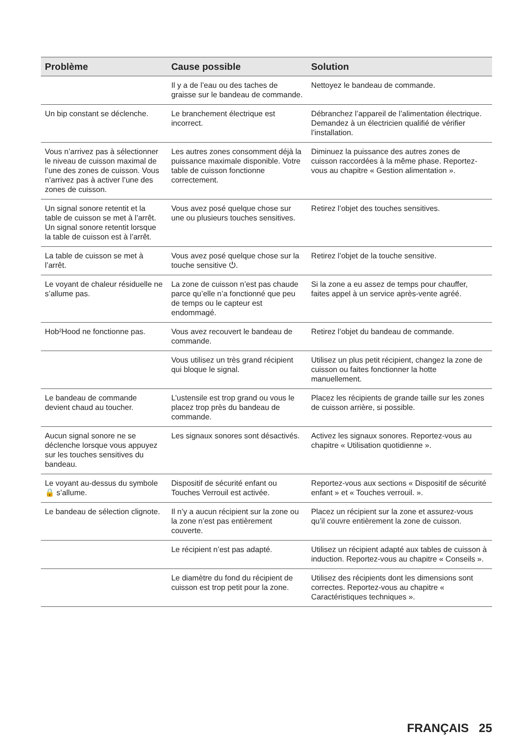| Problème | Cause possible | Solution |
| --- | --- | --- |
| | Il y a de l’eau ou des taches de graisse sur le bandeau de commande. | Nettoyez le bandeau de commande. |
| Un bip constant se déclenche. | Le branchement électrique est incorrect. | Débranchez l’appareil de l’alimentation électrique. Demandez à un électricien qualifié de vérifier l’installation. |
| Vous n’arrivez pas à sélectionner le niveau de cuisson maximal de l’une des zones de cuisson. Vous n’arrivez pas à activer l’une des zones de cuisson. | Les autres zones consomment déjà la puissance maximale disponible. Votre table de cuisson fonctionne correctement. | Diminuez la puissance des autres zones de cuisson raccordées à la même phase. Reportez-vous au chapitre « Gestion alimentation ». |
| Un signal sonore retentit et la table de cuisson se met à l’arrêt. Un signal sonore retentit lorsque la table de cuisson est à l’arrêt. | Vous avez posé quelque chose sur une ou plusieurs touches sensitives. | Retirez l’objet des touches sensitives. |
| La table de cuisson se met à l’arrêt. | Vous avez posé quelque chose sur la touche sensitive ⏻. | Retirez l’objet de la touche sensitive. |
| Le voyant de chaleur résiduelle ne s’allume pas. | La zone de cuisson n’est pas chaude parce qu’elle n’a fonctionné que peu de temps ou le capteur est endommagé. | Si la zone a eu assez de temps pour chauffer, faites appel à un service après-vente agréé. |
| Hob²Hood ne fonctionne pas. | Vous avez recouvert le bandeau de commande. | Retirez l’objet du bandeau de commande. |
| | Vous utilisez un très grand récipient qui bloque le signal. | Utilisez un plus petit récipient, changez la zone de cuisson ou faites fonctionner la hotte manuellement. |
| Le bandeau de commande devient chaud au toucher. | L’ustensile est trop grand ou vous le placez trop près du bandeau de commande. | Placez les récipients de grande taille sur les zones de cuisson arrière, si possible. |
| Aucun signal sonore ne se déclenche lorsque vous appuyez sur les touches sensitives du bandeau. | Les signaux sonores sont désactivés. | Activez les signaux sonores. Reportez-vous au chapitre « Utilisation quotidienne ». |
| Le voyant au-dessus du symbole 🔒 s’allume. | Dispositif de sécurité enfant ou Touches Verrouil est activée. | Reportez-vous aux sections « Dispositif de sécurité enfant » et « Touches verrouil. ». |
| Le bandeau de sélection clignote. | Il n’y a aucun récipient sur la zone ou la zone n’est pas entièrement couverte. | Placez un récipient sur la zone et assurez-vous qu’il couvre entièrement la zone de cuisson. |
| | Le récipient n’est pas adapté. | Utilisez un récipient adapté aux tables de cuisson à induction. Reportez-vous au chapitre « Conseils ». |
| | Le diamètre du fond du récipient de cuisson est trop petit pour la zone. | Utilisez des récipients dont les dimensions sont correctes. Reportez-vous au chapitre « Caractéristiques techniques ». |
FRANÇAIS 25